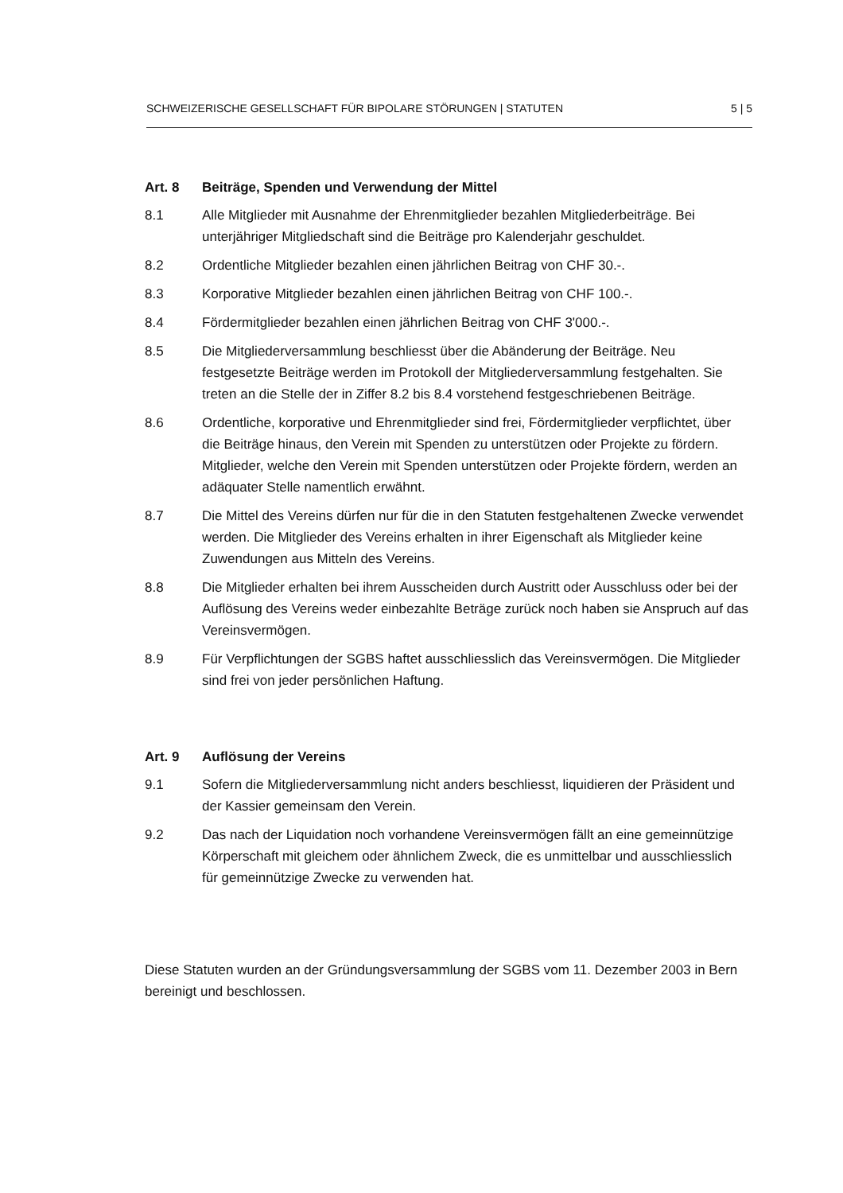SCHWEIZERISCHE GESELLSCHAFT FÜR BIPOLARE STÖRUNGEN | STATUTEN 5 | 5
Art. 8 Beiträge, Spenden und Verwendung der Mittel
8.1 Alle Mitglieder mit Ausnahme der Ehrenmitglieder bezahlen Mitgliederbeiträge. Bei unterjähriger Mitgliedschaft sind die Beiträge pro Kalenderjahr geschuldet.
8.2 Ordentliche Mitglieder bezahlen einen jährlichen Beitrag von CHF 30.-.
8.3 Korporative Mitglieder bezahlen einen jährlichen Beitrag von CHF 100.-.
8.4 Fördermitglieder bezahlen einen jährlichen Beitrag von CHF 3'000.-.
8.5 Die Mitgliederversammlung beschliesst über die Abänderung der Beiträge. Neu festgesetzte Beiträge werden im Protokoll der Mitgliederversammlung festgehalten. Sie treten an die Stelle der in Ziffer 8.2 bis 8.4 vorstehend festgeschriebenen Beiträge.
8.6 Ordentliche, korporative und Ehrenmitglieder sind frei, Fördermitglieder verpflichtet, über die Beiträge hinaus, den Verein mit Spenden zu unterstützen oder Projekte zu fördern. Mitglieder, welche den Verein mit Spenden unterstützen oder Projekte fördern, werden an adäquater Stelle namentlich erwähnt.
8.7 Die Mittel des Vereins dürfen nur für die in den Statuten festgehaltenen Zwecke verwendet werden. Die Mitglieder des Vereins erhalten in ihrer Eigenschaft als Mitglieder keine Zuwendungen aus Mitteln des Vereins.
8.8 Die Mitglieder erhalten bei ihrem Ausscheiden durch Austritt oder Ausschluss oder bei der Auflösung des Vereins weder einbezahlte Beträge zurück noch haben sie Anspruch auf das Vereinsvermögen.
8.9 Für Verpflichtungen der SGBS haftet ausschliesslich das Vereinsvermögen. Die Mitglieder sind frei von jeder persönlichen Haftung.
Art. 9 Auflösung der Vereins
9.1 Sofern die Mitgliederversammlung nicht anders beschliesst, liquidieren der Präsident und der Kassier gemeinsam den Verein.
9.2 Das nach der Liquidation noch vorhandene Vereinsvermögen fällt an eine gemeinnützige Körperschaft mit gleichem oder ähnlichem Zweck, die es unmittelbar und ausschliesslich für gemeinnützige Zwecke zu verwenden hat.
Diese Statuten wurden an der Gründungsversammlung der SGBS vom 11. Dezember 2003 in Bern bereinigt und beschlossen.